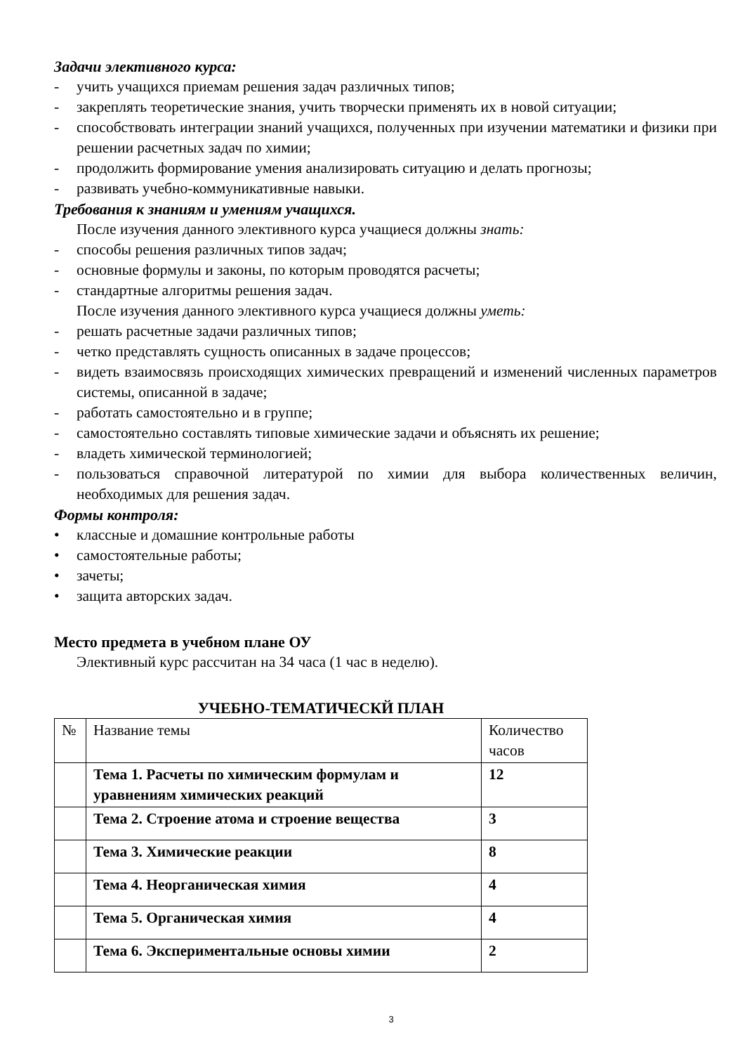Задачи элективного курса:
- учить учащихся приемам решения задач различных типов;
- закреплять теоретические знания, учить творчески применять их в новой ситуации;
- способствовать интеграции знаний учащихся, полученных при изучении математики и физики при решении расчетных задач по химии;
- продолжить формирование умения анализировать ситуацию и делать прогнозы;
- развивать учебно-коммуникативные навыки.
Требования к знаниям и умениям учащихся.
После изучения данного элективного курса учащиеся должны знать:
- способы решения различных типов задач;
- основные формулы и законы, по которым проводятся расчеты;
- стандартные алгоритмы решения задач.
После изучения данного элективного курса учащиеся должны уметь:
- решать расчетные задачи различных типов;
- четко представлять сущность описанных в задаче процессов;
- видеть взаимосвязь происходящих химических превращений и изменений численных параметров системы, описанной в задаче;
- работать самостоятельно и в группе;
- самостоятельно составлять типовые химические задачи и объяснять их решение;
- владеть химической терминологией;
- пользоваться справочной литературой по химии для выбора количественных величин, необходимых для решения задач.
Формы контроля:
• классные и домашние контрольные работы
• самостоятельные работы;
• зачеты;
• защита авторских задач.
Место предмета в учебном плане ОУ
Элективный курс рассчитан на 34 часа (1 час в неделю).
УЧЕБНО-ТЕМАТИЧЕСКЙ ПЛАН
| № | Название темы | Количество часов |
| | Тема 1. Расчеты по химическим формулам и уравнениям химических реакций | 12 |
| | Тема 2. Строение атома и строение вещества | 3 |
| | Тема 3. Химические реакции | 8 |
| | Тема 4. Неорганическая химия | 4 |
| | Тема 5. Органическая химия | 4 |
| | Тема 6. Экспериментальные основы химии | 2 |
3